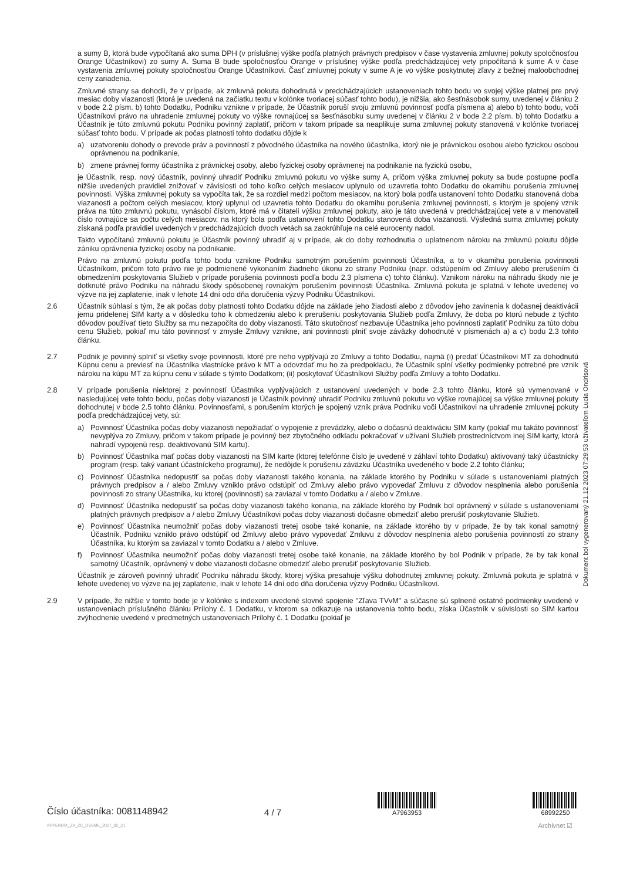a sumy B, ktorá bude vypočítaná ako suma DPH (v príslušnej výške podľa platných právnych predpisov v čase vystavenia zmluvnej pokuty spoločnosťou Orange Účastníkovi) zo sumy A. Suma B bude spoločnosťou Orange v príslušnej výške podľa predchádzajúcej vety pripočítaná k sume A v čase vystavenia zmluvnej pokuty spoločnosťou Orange Účastníkovi. Časť zmluvnej pokuty v sume A je vo výške poskytnutej zľavy z bežnej maloobchodnej ceny zariadenia.
Zmluvné strany sa dohodli, že v prípade, ak zmluvná pokuta dohodnutá v predchádzajúcich ustanoveniach tohto bodu vo svojej výške platnej pre prvý mesiac doby viazanosti (ktorá je uvedená na začiatku textu v kolónke tvoriacej súčasť tohto bodu), je nižšia, ako šesťnásobok sumy, uvedenej v článku 2 v bode 2.2 písm. b) tohto Dodatku, Podniku vznikne v prípade, že Účastník poruší svoju zmluvnú povinnosť podľa písmena a) alebo b) tohto bodu, voči Účastníkovi právo na uhradenie zmluvnej pokuty vo výške rovnajúcej sa šesťnásobku sumy uvedenej v článku 2 v bode 2.2 písm. b) tohto Dodatku a Účastník je túto zmluvnú pokutu Podniku povinný zaplatiť, pričom v takom prípade sa neaplikuje suma zmluvnej pokuty stanovená v kolónke tvoriacej súčasť tohto bodu. V prípade ak počas platnosti tohto dodatku dôjde k
a) uzatvoreniu dohody o prevode práv a povinností z pôvodného účastníka na nového účastníka, ktorý nie je právnickou osobou alebo fyzickou osobou oprávnenou na podnikanie,
b) zmene právnej formy účastníka z právnickej osoby, alebo fyzickej osoby oprávnenej na podnikanie na fyzickú osobu,
je Účastník, resp. nový účastník, povinný uhradiť Podniku zmluvnú pokutu vo výške sumy A, pričom výška zmluvnej pokuty sa bude postupne podľa nižšie uvedených pravidiel znižovať v závislosti od toho koľko celých mesiacov uplynulo od uzavretia tohto Dodatku do okamihu porušenia zmluvnej povinnosti. Výška zmluvnej pokuty sa vypočíta tak, že sa rozdiel medzi počtom mesiacov, na ktorý bola podľa ustanovení tohto Dodatku stanovená doba viazanosti a počtom celých mesiacov, ktorý uplynul od uzavretia tohto Dodatku do okamihu porušenia zmluvnej povinnosti, s ktorým je spojený vznik práva na túto zmluvnú pokutu, vynásobí číslom, ktoré má v čitateli výšku zmluvnej pokuty, ako je táto uvedená v predchádzajúcej vete a v menovateli číslo rovnajúce sa počtu celých mesiacov, na ktorý bola podľa ustanovení tohto Dodatku stanovená doba viazanosti. Výsledná suma zmluvnej pokuty získaná podľa pravidiel uvedených v predchádzajúcich dvoch vetách sa zaokrúhľuje na celé eurocenty nadol.
Takto vypočítanú zmluvnú pokutu je Účastník povinný uhradiť aj v prípade, ak do doby rozhodnutia o uplatnenom nároku na zmluvnú pokutu dôjde zániku oprávnenia fyzickej osoby na podnikanie.
Právo na zmluvnú pokutu podľa tohto bodu vznikne Podniku samotným porušením povinnosti Účastníka, a to v okamihu porušenia povinnosti Účastníkom, pričom toto právo nie je podmienené vykonaním žiadneho úkonu zo strany Podniku (napr. odstúpením od Zmluvy alebo prerušením či obmedzením poskytovania Služieb v prípade porušenia povinnosti podľa bodu 2.3 písmena c) tohto článku). Vznikom nároku na náhradu škody nie je dotknuté právo Podniku na náhradu škody spôsobenej rovnakým porušením povinnosti Účastníka. Zmluvná pokuta je splatná v lehote uvedenej vo výzve na jej zaplatenie, inak v lehote 14 dní odo dňa doručenia výzvy Podniku Účastníkovi.
2.6 Účastník súhlasí s tým, že ak počas doby platnosti tohto Dodatku dôjde na základe jeho žiadosti alebo z dôvodov jeho zavinenia k dočasnej deaktivácii jemu pridelenej SIM karty a v dôsledku toho k obmedzeniu alebo k prerušeniu poskytovania Služieb podľa Zmluvy, že doba po ktorú nebude z týchto dôvodov používať tieto Služby sa mu nezapočíta do doby viazanosti. Táto skutočnosť nezbavuje Účastníka jeho povinnosti zaplatiť Podniku za túto dobu cenu Služieb, pokiaľ mu táto povinnosť v zmysle Zmluvy vznikne, ani povinnosti plniť svoje záväzky dohodnuté v písmenách a) a c) bodu 2.3 tohto článku.
2.7 Podnik je povinný splniť si všetky svoje povinnosti, ktoré pre neho vyplývajú zo Zmluvy a tohto Dodatku, najmä (i) predať Účastníkovi MT za dohodnutú Kúpnu cenu a previesť na Účastníka vlastnícke právo k MT a odovzdať mu ho za predpokladu, že Účastník splní všetky podmienky potrebné pre vznik nároku na kúpu MT za kúpnu cenu v súlade s týmto Dodatkom; (ii) poskytovať Účastníkovi Služby podľa Zmluvy a tohto Dodatku.
2.8 V prípade porušenia niektorej z povinností Účastníka vyplývajúcich z ustanovení uvedených v bode 2.3 tohto článku, ktoré sú vymenované v nasledujúcej vete tohto bodu, počas doby viazanosti je Účastník povinný uhradiť Podniku zmluvnú pokutu vo výške rovnajúcej sa výške zmluvnej pokuty dohodnutej v bode 2.5 tohto článku. Povinnosťami, s porušením ktorých je spojený vznik práva Podniku voči Účastníkovi na uhradenie zmluvnej pokuty podľa predchádzajúcej vety, sú:
a) Povinnosť Účastníka počas doby viazanosti nepožiadať o vypojenie z prevádzky, alebo o dočasnú deaktiváciu SIM karty (pokiaľ mu takáto povinnosť nevyplýva zo Zmluvy, pričom v takom prípade je povinný bez zbytočného odkladu pokračovať v užívaní Služieb prostredníctvom inej SIM karty, ktorá nahradí vypojenú resp. deaktivovanú SIM kartu).
b) Povinnosť Účastníka mať počas doby viazanosti na SIM karte (ktorej telefónne číslo je uvedené v záhlaví tohto Dodatku) aktivovaný taký účastnícky program (resp. taký variant účastníckeho programu), že nedôjde k porušeniu záväzku Účastníka uvedeného v bode 2.2 tohto článku;
c) Povinnosť Účastníka nedopustiť sa počas doby viazanosti takého konania, na základe ktorého by Podniku v súlade s ustanoveniami platných právnych predpisov a / alebo Zmluvy vzniklo právo odstúpiť od Zmluvy alebo právo vypovedať Zmluvu z dôvodov nesplnenia alebo porušenia povinnosti zo strany Účastníka, ku ktorej (povinnosti) sa zaviazal v tomto Dodatku a / alebo v Zmluve.
d) Povinnosť Účastníka nedopustiť sa počas doby viazanosti takého konania, na základe ktorého by Podnik bol oprávnený v súlade s ustanoveniami platných právnych predpisov a / alebo Zmluvy Účastníkovi počas doby viazanosti dočasne obmedziť alebo prerušiť poskytovanie Služieb.
e) Povinnosť Účastníka neumožniť počas doby viazanosti tretej osobe také konanie, na základe ktorého by v prípade, že by tak konal samotný Účastník, Podniku vzniklo právo odstúpiť od Zmluvy alebo právo vypovedať Zmluvu z dôvodov nesplnenia alebo porušenia povinností zo strany Účastníka, ku ktorým sa zaviazal v tomto Dodatku a / alebo v Zmluve.
f) Povinnosť Účastníka neumožniť počas doby viazanosti tretej osobe také konanie, na základe ktorého by bol Podnik v prípade, že by tak konal samotný Účastník, oprávnený v dobe viazanosti dočasne obmedziť alebo prerušiť poskytovanie Služieb.
Účastník je zároveň povinný uhradiť Podniku náhradu škody, ktorej výška presahuje výšku dohodnutej zmluvnej pokuty. Zmluvná pokuta je splatná v lehote uvedenej vo výzve na jej zaplatenie, inak v lehote 14 dní odo dňa doručenia výzvy Podniku Účastníkovi.
2.9 V prípade, že nižšie v tomto bode je v kolónke s indexom uvedené slovné spojenie "Zľava TVvM" a súčasne sú splnené ostatné podmienky uvedené v ustanoveniach príslušného článku Prílohy č. 1 Dodatku, v ktorom sa odkazuje na ustanovenia tohto bodu, získa Účastník v súvislosti so SIM kartou zvýhodnenie uvedené v predmetných ustanoveniach Prílohy č. 1 Dodatku (pokiaľ je
Dokument bol vygenerovaný 21.12.2023 07:29:53 užívateľom Lucia Ondrisová
Číslo účastníka: 0081148942
APPENDIX_ZA_ZC_DSSME_2017_02_21
4 / 7
A7963953
68992250
Archivnet ☑